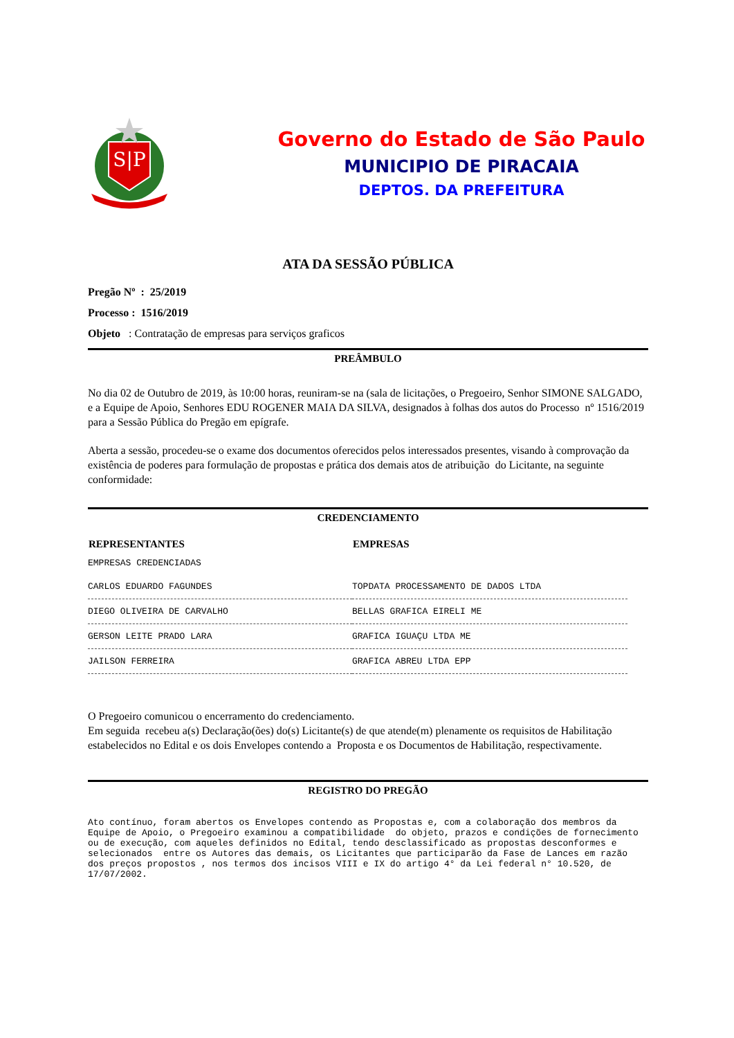S|P
Governo do Estado de São Paulo
MUNICIPIO DE PIRACAIA
DEPTOS. DA PREFEITURA
ATA DA SESSÃO PÚBLICA
Pregão Nº : 25/2019
Processo : 1516/2019
Objeto : Contratação de empresas para serviços graficos
PREÂMBULO
No dia 02 de Outubro de 2019, às 10:00 horas, reuniram-se na (sala de licitações, o Pregoeiro, Senhor SIMONE SALGADO, e a Equipe de Apoio, Senhores EDU ROGENER MAIA DA SILVA, designados à folhas dos autos do Processo nº 1516/2019 para a Sessão Pública do Pregão em epígrafe.
Aberta a sessão, procedeu-se o exame dos documentos oferecidos pelos interessados presentes, visando à comprovação da existência de poderes para formulação de propostas e prática dos demais atos de atribuição do Licitante, na seguinte conformidade:
CREDENCIAMENTO
| REPRESENTANTES | EMPRESAS |
| --- | --- |
| EMPRESAS CREDENCIADAS | |
| CARLOS EDUARDO FAGUNDES | TOPDATA PROCESSAMENTO DE DADOS LTDA |
| DIEGO OLIVEIRA DE CARVALHO | BELLAS GRAFICA EIRELI ME |
| GERSON LEITE PRADO LARA | GRAFICA IGUAÇU LTDA ME |
| JAILSON FERREIRA | GRAFICA ABREU LTDA EPP |
O Pregoeiro comunicou o encerramento do credenciamento.
Em seguida recebeu a(s) Declaração(ões) do(s) Licitante(s) de que atende(m) plenamente os requisitos de Habilitação estabelecidos no Edital e os dois Envelopes contendo a Proposta e os Documentos de Habilitação, respectivamente.
REGISTRO DO PREGÃO
Ato contínuo, foram abertos os Envelopes contendo as Propostas e, com a colaboração dos membros da Equipe de Apoio, o Pregoeiro examinou a compatibilidade do objeto, prazos e condições de fornecimento ou de execução, com aqueles definidos no Edital, tendo desclassificado as propostas desconformes e selecionados entre os Autores das demais, os Licitantes que participarão da Fase de Lances em razão dos preços propostos , nos termos dos incisos VIII e IX do artigo 4° da Lei federal n° 10.520, de 17/07/2002.